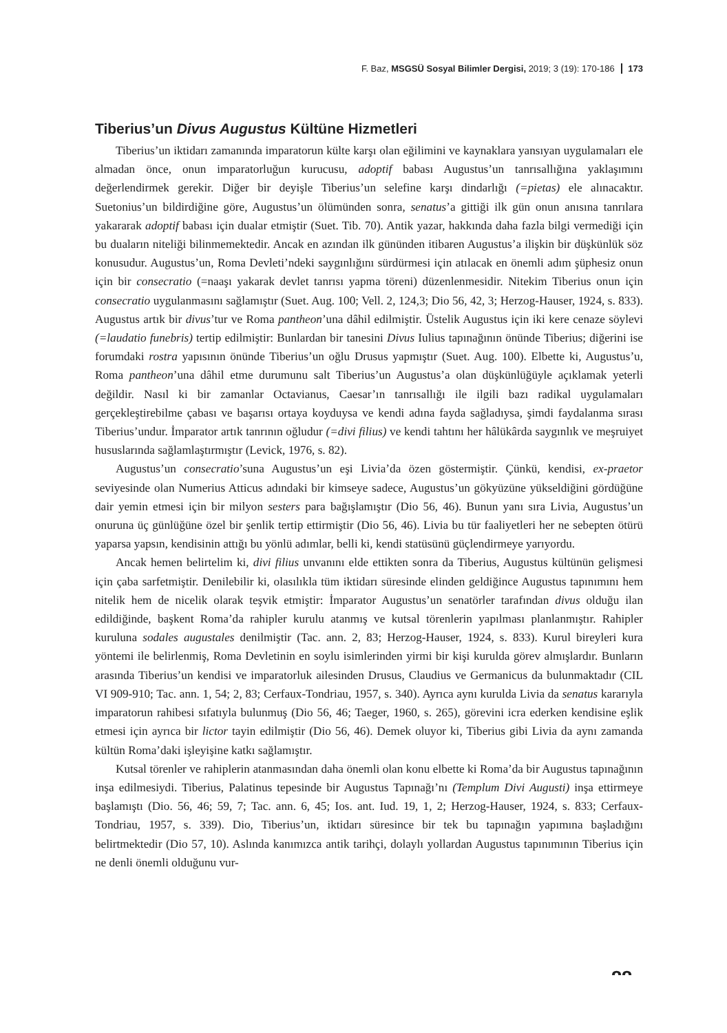F. Baz, MSGSÜ Sosyal Bilimler Dergisi, 2019; 3 (19): 170-186 173
Tiberius’un Divus Augustus Kültüne Hizmetleri
Tiberius’un iktidarı zamanında imparatorun külte karşı olan eğilimini ve kaynaklara yansıyan uygulamaları ele almadan önce, onun imparatorluğun kurucusu, adoptif babası Augustus’un tanrısallığına yaklaşımını değerlendirmek gerekir. Diğer bir deyişle Tiberius’un selefine karşı dindarlığı (=pietas) ele alınacaktır. Suetonius’un bildirdiğine göre, Augustus’un ölümünden sonra, senatus’a gittiği ilk gün onun anısına tanrılara yakararak adoptif babası için dualar etmiştir (Suet. Tib. 70). Antik yazar, hakkında daha fazla bilgi vermediği için bu duaların niteliği bilinmemektedir. Ancak en azından ilk gününden itibaren Augustus’a ilişkin bir düşkünlük söz konusudur. Augustus’un, Roma Devleti’ndeki saygınlığını sürdürmesi için atılacak en önemli adım şüphesiz onun için bir consecratio (=naaşı yakarak devlet tanrısı yapma töreni) düzenlenmesidir. Nitekim Tiberius onun için consecratio uygulanmasını sağlamıştır (Suet. Aug. 100; Vell. 2, 124,3; Dio 56, 42, 3; Herzog-Hauser, 1924, s. 833). Augustus artık bir divus’tur ve Roma pantheon’una dâhil edilmiştir. Üstelik Augustus için iki kere cenaze söylevi (=laudatio funebris) tertip edilmiştir: Bunlardan bir tanesini Divus Iulius tapınağının önünde Tiberius; diğerini ise forumdaki rostra yapısının önünde Tiberius’un oğlu Drusus yapmıştır (Suet. Aug. 100). Elbette ki, Augustus’u, Roma pantheon’una dâhil etme durumunu salt Tiberius’un Augustus’a olan düşkünlüğüyle açıklamak yeterli değildir. Nasıl ki bir zamanlar Octavianus, Caesar’ın tanrısallığı ile ilgili bazı radikal uygulamaları gerçekleştirebilme çabası ve başarısı ortaya koyduysa ve kendi adına fayda sağladıysa, şimdi faydalanma sırası Tiberius’undur. İmparator artık tanrının oğludur (=divi filius) ve kendi tahtını her hâlükârda saygınlık ve meşruiyet hususlarında sağlamlaştırmıştır (Levick, 1976, s. 82).
Augustus’un consecratio’suna Augustus’un eşi Livia’da özen göstermiştir. Çünkü, kendisi, ex-praetor seviyesinde olan Numerius Atticus adındaki bir kimseye sadece, Augustus’un gökyüzüne yükseldiğini gördüğüne dair yemin etmesi için bir milyon sesters para bağışlamıştır (Dio 56, 46). Bunun yanı sıra Livia, Augustus’un onuruna üç günlüğüne özel bir şenlik tertip ettirmiştir (Dio 56, 46). Livia bu tür faaliyetleri her ne sebepten ötürü yaparsa yapsın, kendisinin attığı bu yönlü adımlar, belli ki, kendi statüsünü güçlendirmeye yarıyordu.
Ancak hemen belirtelim ki, divi filius unvanını elde ettikten sonra da Tiberius, Augustus kültünün gelişmesi için çaba sarfetmiştir. Denilebilir ki, olasılıkla tüm iktidarı süresinde elinden geldiğince Augustus tapınımını hem nitelik hem de nicelik olarak teşvik etmiştir: İmparator Augustus’un senatörler tarafından divus olduğu ilan edildiğinde, başkent Roma’da rahipler kurulu atanmış ve kutsal törenlerin yapılması planlanmıştır. Rahipler kuruluna sodales augustales denilmiştir (Tac. ann. 2, 83; Herzog-Hauser, 1924, s. 833). Kurul bireyleri kura yöntemi ile belirlenmiş, Roma Devletinin en soylu isimlerinden yirmi bir kişi kurulda görev almışlardır. Bunların arasında Tiberius’un kendisi ve imparatorluk ailesinden Drusus, Claudius ve Germanicus da bulunmaktadır (CIL VI 909-910; Tac. ann. 1, 54; 2, 83; Cerfaux-Tondriau, 1957, s. 340). Ayrıca aynı kurulda Livia da senatus kararıyla imparatorun rahibesi sıfatıyla bulunmuş (Dio 56, 46; Taeger, 1960, s. 265), görevini icra ederken kendisine eşlik etmesi için ayrıca bir lictor tayin edilmiştir (Dio 56, 46). Demek oluyor ki, Tiberius gibi Livia da aynı zamanda kültün Roma’daki işleyişine katkı sağlamıştır.
Kutsal törenler ve rahiplerin atanmasından daha önemli olan konu elbette ki Roma’da bir Augustus tapınağının inşa edilmesiydi. Tiberius, Palatinus tepesinde bir Augustus Tapınağı’nı (Templum Divi Augusti) inşa ettirmeye başlamıştı (Dio. 56, 46; 59, 7; Tac. ann. 6, 45; Ios. ant. Iud. 19, 1, 2; Herzog-Hauser, 1924, s. 833; Cerfaux-Tondriau, 1957, s. 339). Dio, Tiberius’un, iktidarı süresince bir tek bu tapınağın yapımına başladığını belirtmektedir (Dio 57, 10). Aslında kanımızca antik tarihçi, dolaylı yollardan Augustus tapınımının Tiberius için ne denli önemli olduğunu vur-
ᴖᴖ